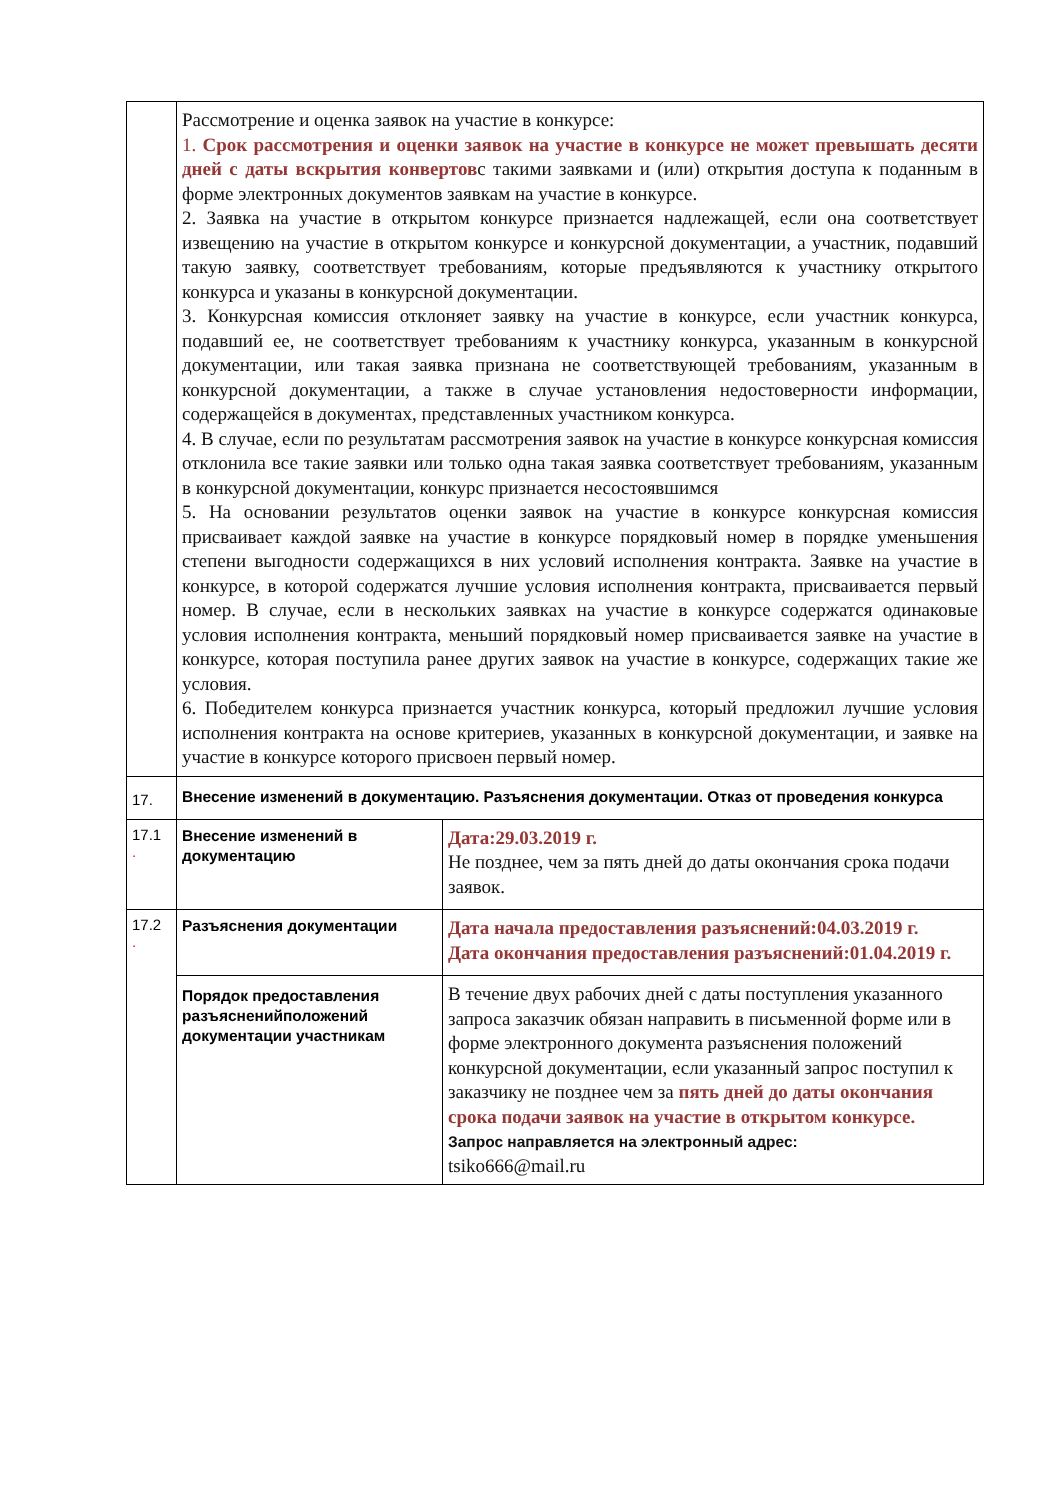| | Рассмотрение и оценка заявок на участие в конкурсе: 1. Срок рассмотрения и оценки заявок на участие в конкурсе не может превышать десяти дней с даты вскрытия конвертов с такими заявками и (или) открытия доступа к поданным в форме электронных документов заявкам на участие в конкурсе. 2. Заявка на участие в открытом конкурсе признается надлежащей, если она соответствует извещению на участие в открытом конкурсе и конкурсной документации, а участник, подавший такую заявку, соответствует требованиям, которые предъявляются к участнику открытого конкурса и указаны в конкурсной документации. 3. Конкурсная комиссия отклоняет заявку на участие в конкурсе, если участник конкурса, подавший ее, не соответствует требованиям к участнику конкурса, указанным в конкурсной документации, или такая заявка признана не соответствующей требованиям, указанным в конкурсной документации, а также в случае установления недостоверности информации, содержащейся в документах, представленных участником конкурса. 4. В случае, если по результатам рассмотрения заявок на участие в конкурсе конкурсная комиссия отклонила все такие заявки или только одна такая заявка соответствует требованиям, указанным в конкурсной документации, конкурс признается несостоявшимся 5. На основании результатов оценки заявок на участие в конкурсе конкурсная комиссия присваивает каждой заявке на участие в конкурсе порядковый номер в порядке уменьшения степени выгодности содержащихся в них условий исполнения контракта. Заявке на участие в конкурсе, в которой содержатся лучшие условия исполнения контракта, присваивается первый номер. В случае, если в нескольких заявках на участие в конкурсе содержатся одинаковые условия исполнения контракта, меньший порядковый номер присваивается заявке на участие в конкурсе, которая поступила ранее других заявок на участие в конкурсе, содержащих такие же условия. 6. Победителем конкурса признается участник конкурса, который предложил лучшие условия исполнения контракта на основе критериев, указанных в конкурсной документации, и заявке на участие в конкурсе которого присвоен первый номер. | |
| 17. | Внесение изменений в документацию. Разъяснения документации. Отказ от проведения конкурса | |
| 17.1 . | Внесение изменений в документацию | Дата:29.03.2019 г. Не позднее, чем за пять дней до даты окончания срока подачи заявок. |
| 17.2 . | Разъяснения документации | Дата начала предоставления разъяснений:04.03.2019 г. Дата окончания предоставления разъяснений:01.04.2019 г. |
| | Порядок предоставления разъясненийположений документации участникам | В течение двух рабочих дней с даты поступления указанного запроса заказчик обязан направить в письменной форме или в форме электронного документа разъяснения положений конкурсной документации, если указанный запрос поступил к заказчику не позднее чем за пять дней до даты окончания срока подачи заявок на участие в открытом конкурсе. Запрос направляется на электронный адрес: tsiko666@mail.ru |